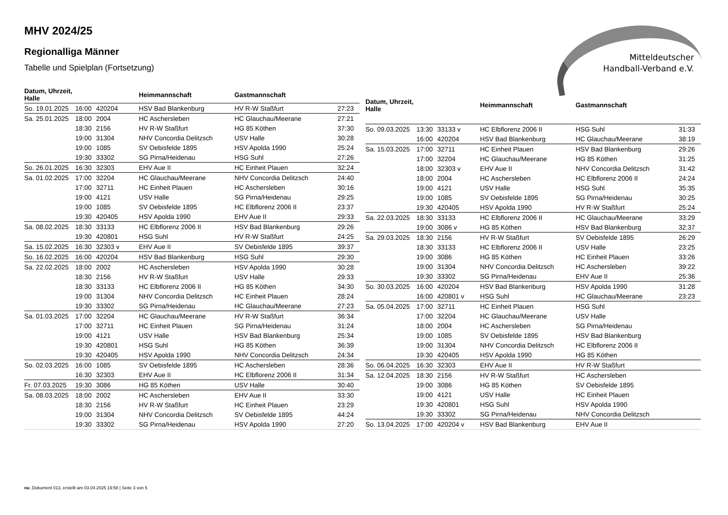MHV 2024/25
Regionalliga Männer
Tabelle und Spielplan (Fortsetzung)
Mitteldeutscher
Handball-Verband e.V.
| Datum, Uhrzeit, Halle | | | Heimmannschaft | Gastmannschaft | |
| --- | --- | --- | --- | --- | --- |
| So. 19.01.2025 | 16:00 | 420204 | HSV Bad Blankenburg | HV R-W Staßfurt | 27:23 |
| Sa. 25.01.2025 | 18:00 | 2004 | HC Aschersleben | HC Glauchau/Meerane | 27:21 |
| | 18:30 | 2156 | HV R-W Staßfurt | HG 85 Köthen | 37:30 |
| | 19:00 | 31304 | NHV Concordia Delitzsch | USV Halle | 30:28 |
| | 19:00 | 1085 | SV Oebisfelde 1895 | HSV Apolda 1990 | 25:24 |
| | 19:30 | 33302 | SG Pirna/Heidenau | HSG Suhl | 27:26 |
| So. 26.01.2025 | 16:30 | 32303 | EHV Aue II | HC Einheit Plauen | 32:24 |
| Sa. 01.02.2025 | 17:00 | 32204 | HC Glauchau/Meerane | NHV Concordia Delitzsch | 24:40 |
| | 17:00 | 32711 | HC Einheit Plauen | HC Aschersleben | 30:16 |
| | 19:00 | 4121 | USV Halle | SG Pirna/Heidenau | 29:25 |
| | 19:00 | 1085 | SV Oebisfelde 1895 | HC Elbflorenz 2006 II | 23:37 |
| | 19:30 | 420405 | HSV Apolda 1990 | EHV Aue II | 29:33 |
| Sa. 08.02.2025 | 18:30 | 33133 | HC Elbflorenz 2006 II | HSV Bad Blankenburg | 29:26 |
| | 19:30 | 420801 | HSG Suhl | HV R-W Staßfurt | 24:25 |
| Sa. 15.02.2025 | 16:30 | 32303 v | EHV Aue II | SV Oebisfelde 1895 | 39:37 |
| So. 16.02.2025 | 16:00 | 420204 | HSV Bad Blankenburg | HSG Suhl | 29:30 |
| Sa. 22.02.2025 | 18:00 | 2002 | HC Aschersleben | HSV Apolda 1990 | 30:28 |
| | 18:30 | 2156 | HV R-W Staßfurt | USV Halle | 29:33 |
| | 18:30 | 33133 | HC Elbflorenz 2006 II | HG 85 Köthen | 34:30 |
| | 19:00 | 31304 | NHV Concordia Delitzsch | HC Einheit Plauen | 28:24 |
| | 19:30 | 33302 | SG Pirna/Heidenau | HC Glauchau/Meerane | 27:23 |
| Sa. 01.03.2025 | 17:00 | 32204 | HC Glauchau/Meerane | HV R-W Staßfurt | 36:34 |
| | 17:00 | 32711 | HC Einheit Plauen | SG Pirna/Heidenau | 31:24 |
| | 19:00 | 4121 | USV Halle | HSV Bad Blankenburg | 25:34 |
| | 19:30 | 420801 | HSG Suhl | HG 85 Köthen | 36:39 |
| | 19:30 | 420405 | HSV Apolda 1990 | NHV Concordia Delitzsch | 24:34 |
| So. 02.03.2025 | 16:00 | 1085 | SV Oebisfelde 1895 | HC Aschersleben | 28:36 |
| | 16:30 | 32303 | EHV Aue II | HC Elbflorenz 2006 II | 31:34 |
| Fr. 07.03.2025 | 19:30 | 3086 | HG 85 Köthen | USV Halle | 30:40 |
| Sa. 08.03.2025 | 18:00 | 2002 | HC Aschersleben | EHV Aue II | 33:30 |
| | 18:30 | 2156 | HV R-W Staßfurt | HC Einheit Plauen | 23:29 |
| | 19:00 | 31304 | NHV Concordia Delitzsch | SV Oebisfelde 1895 | 44:24 |
| | 19:30 | 33302 | SG Pirna/Heidenau | HSV Apolda 1990 | 27:20 |
| Datum, Uhrzeit, Halle | | | Heimmannschaft | Gastmannschaft | |
| --- | --- | --- | --- | --- | --- |
| So. 09.03.2025 | 13:30 | 33133 v | HC Elbflorenz 2006 II | HSG Suhl | 31:33 |
| | 16:00 | 420204 | HSV Bad Blankenburg | HC Glauchau/Meerane | 38:19 |
| Sa. 15.03.2025 | 17:00 | 32711 | HC Einheit Plauen | HSV Bad Blankenburg | 29:26 |
| | 17:00 | 32204 | HC Glauchau/Meerane | HG 85 Köthen | 31:25 |
| | 18:00 | 32303 v | EHV Aue II | NHV Concordia Delitzsch | 31:42 |
| | 18:00 | 2004 | HC Aschersleben | HC Elbflorenz 2006 II | 24:24 |
| | 19:00 | 4121 | USV Halle | HSG Suhl | 35:35 |
| | 19:00 | 1085 | SV Oebisfelde 1895 | SG Pirna/Heidenau | 30:25 |
| | 19:30 | 420405 | HSV Apolda 1990 | HV R-W Staßfurt | 25:24 |
| Sa. 22.03.2025 | 18:30 | 33133 | HC Elbflorenz 2006 II | HC Glauchau/Meerane | 33:29 |
| | 19:00 | 3086 v | HG 85 Köthen | HSV Bad Blankenburg | 32:37 |
| Sa. 29.03.2025 | 18:30 | 2156 | HV R-W Staßfurt | SV Oebisfelde 1895 | 26:29 |
| | 18:30 | 33133 | HC Elbflorenz 2006 II | USV Halle | 23:25 |
| | 19:00 | 3086 | HG 85 Köthen | HC Einheit Plauen | 33:26 |
| | 19:00 | 31304 | NHV Concordia Delitzsch | HC Aschersleben | 39:22 |
| | 19:30 | 33302 | SG Pirna/Heidenau | EHV Aue II | 25:36 |
| So. 30.03.2025 | 16:00 | 420204 | HSV Bad Blankenburg | HSV Apolda 1990 | 31:28 |
| | 16:00 | 420801 v | HSG Suhl | HC Glauchau/Meerane | 23:23 |
| Sa. 05.04.2025 | 17:00 | 32711 | HC Einheit Plauen | HSG Suhl | |
| | 17:00 | 32204 | HC Glauchau/Meerane | USV Halle | |
| | 18:00 | 2004 | HC Aschersleben | SG Pirna/Heidenau | |
| | 19:00 | 1085 | SV Oebisfelde 1895 | HSV Bad Blankenburg | |
| | 19:00 | 31304 | NHV Concordia Delitzsch | HC Elbflorenz 2006 II | |
| | 19:30 | 420405 | HSV Apolda 1990 | HG 85 Köthen | |
| So. 06.04.2025 | 16:30 | 32303 | EHV Aue II | HV R-W Staßfurt | |
| Sa. 12.04.2025 | 18:30 | 2156 | HV R-W Staßfurt | HC Aschersleben | |
| | 19:00 | 3086 | HG 85 Köthen | SV Oebisfelde 1895 | |
| | 19:00 | 4121 | USV Halle | HC Einheit Plauen | |
| | 19:30 | 420801 | HSG Suhl | HSV Apolda 1990 | |
| | 19:30 | 33302 | SG Pirna/Heidenau | NHV Concordia Delitzsch | |
| So. 13.04.2025 | 17:00 | 420204 v | HSV Bad Blankenburg | EHV Aue II | |
nu .Dokument 013, erstellt am 03.04.2025 19:58 | Seite 3 von 5